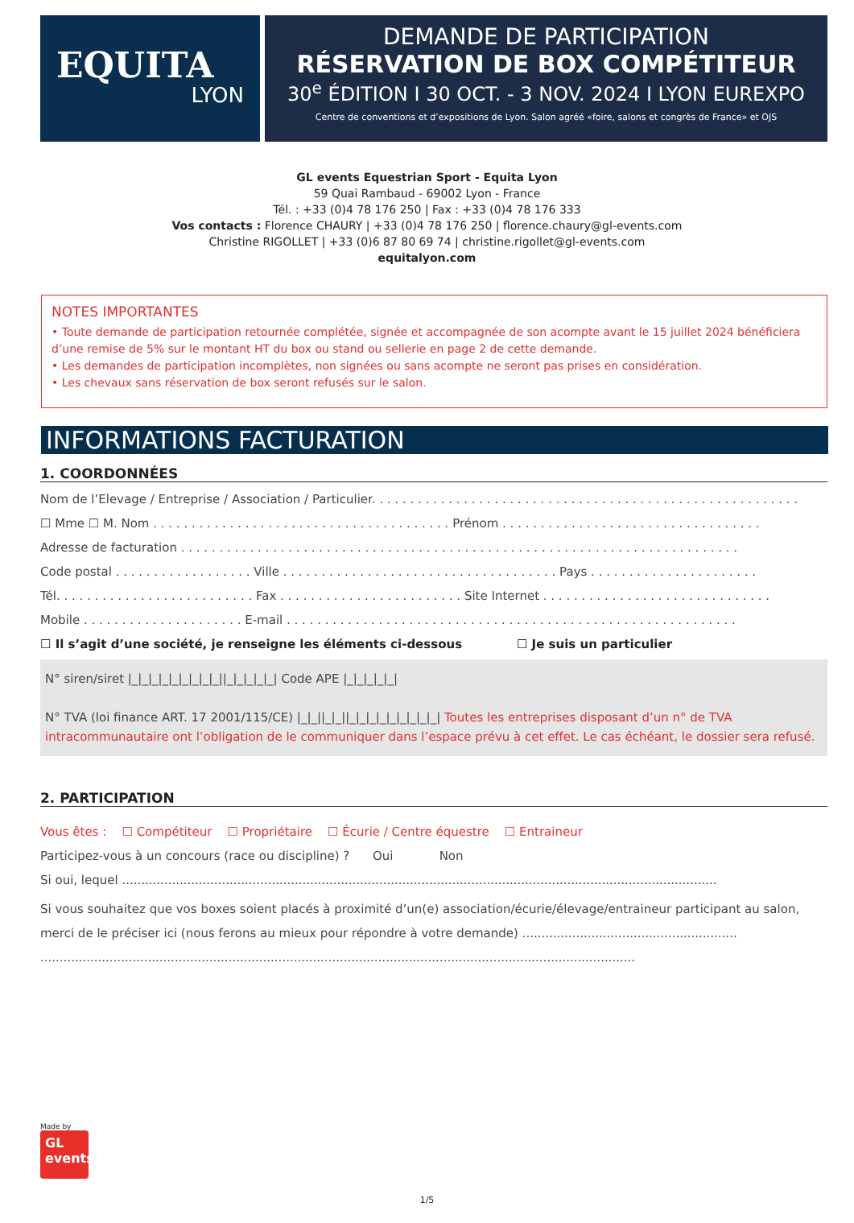EQUITA
LYON
DEMANDE DE PARTICIPATION
RÉSERVATION DE BOX COMPÉTITEUR
30<sup>e</sup> ÉDITION I 30 OCT. - 3 NOV. 2024 I LYON EUREXPO
Centre de conventions et d’expositions de Lyon. Salon agréé «foire, salons et congrès de France» et OJS
GL events Equestrian Sport - Equita Lyon
59 Quai Rambaud - 69002 Lyon - France
Tél. : +33 (0)4 78 176 250 | Fax : +33 (0)4 78 176 333
Vos contacts : Florence CHAURY | +33 (0)4 78 176 250 | florence.chaury@gl-events.com
Christine RIGOLLET | +33 (0)6 87 80 69 74 | christine.rigollet@gl-events.com
equitalyon.com
NOTES IMPORTANTES
• Toute demande de participation retournée complétée, signée et accompagnée de son acompte avant le 15 juillet 2024 bénéficiera d’une remise de 5% sur le montant HT du box ou stand ou sellerie en page 2 de cette demande.
• Les demandes de participation incomplètes, non signées ou sans acompte ne seront pas prises en considération.
• Les chevaux sans réservation de box seront refusés sur le salon.
INFORMATIONS FACTURATION
1. COORDONNÉES
Nom de l’Elevage / Entreprise / Association / Particulier. . . . . . . . . . . . . . . . . . . . . . . . . . . . . . . . . . . . . . . . . . . . . . . . . . . . . . . .
☐ Mme ☐ M. Nom . . . . . . . . . . . . . . . . . . . . . . . . . . . . . . . . . . . . . . . Prénom . . . . . . . . . . . . . . . . . . . . . . . . . . . . . . . . . .
Adresse de facturation . . . . . . . . . . . . . . . . . . . . . . . . . . . . . . . . . . . . . . . . . . . . . . . . . . . . . . . . . . . . . . . . . . . . . . . . .
Code postal . . . . . . . . . . . . . . . . . . Ville . . . . . . . . . . . . . . . . . . . . . . . . . . . . . . . . . . . . Pays . . . . . . . . . . . . . . . . . . . . . .
Tél. . . . . . . . . . . . . . . . . . . . . . . . . . Fax . . . . . . . . . . . . . . . . . . . . . . . . Site Internet . . . . . . . . . . . . . . . . . . . . . . . . . . . . . .
Mobile . . . . . . . . . . . . . . . . . . . . . E-mail . . . . . . . . . . . . . . . . . . . . . . . . . . . . . . . . . . . . . . . . . . . . . . . . . . . . . . . . . . .
☐ Il s’agit d’une société, je renseigne les éléments ci-dessous ☐ Je suis un particulier
N° siren/siret |_|_|_|_|_|_|_|_|_||_|_|_|_|_| Code APE |_|_|_|_|_|
N° TVA (loi finance ART. 17 2001/115/CE) |_|_||_|_||_|_|_|_|_|_|_|_|_| Toutes les entreprises disposant d’un n° de TVA intracommunautaire ont l’obligation de le communiquer dans l’espace prévu à cet effet. Le cas échéant, le dossier sera refusé.
2. PARTICIPATION
Vous êtes : ☐ Compétiteur ☐ Propriétaire ☐ Écurie / Centre équestre ☐ Entraineur
Participez-vous à un concours (race ou discipline) ? Oui Non
Si oui, lequel ...........................................................................................................................................................
Si vous souhaitez que vos boxes soient placés à proximité d’un(e) association/écurie/élevage/entraineur participant au salon, merci de le préciser ici (nous ferons au mieux pour répondre à votre demande) ........................................................
...........................................................................................................................................................
Made by
GL
events
1/5